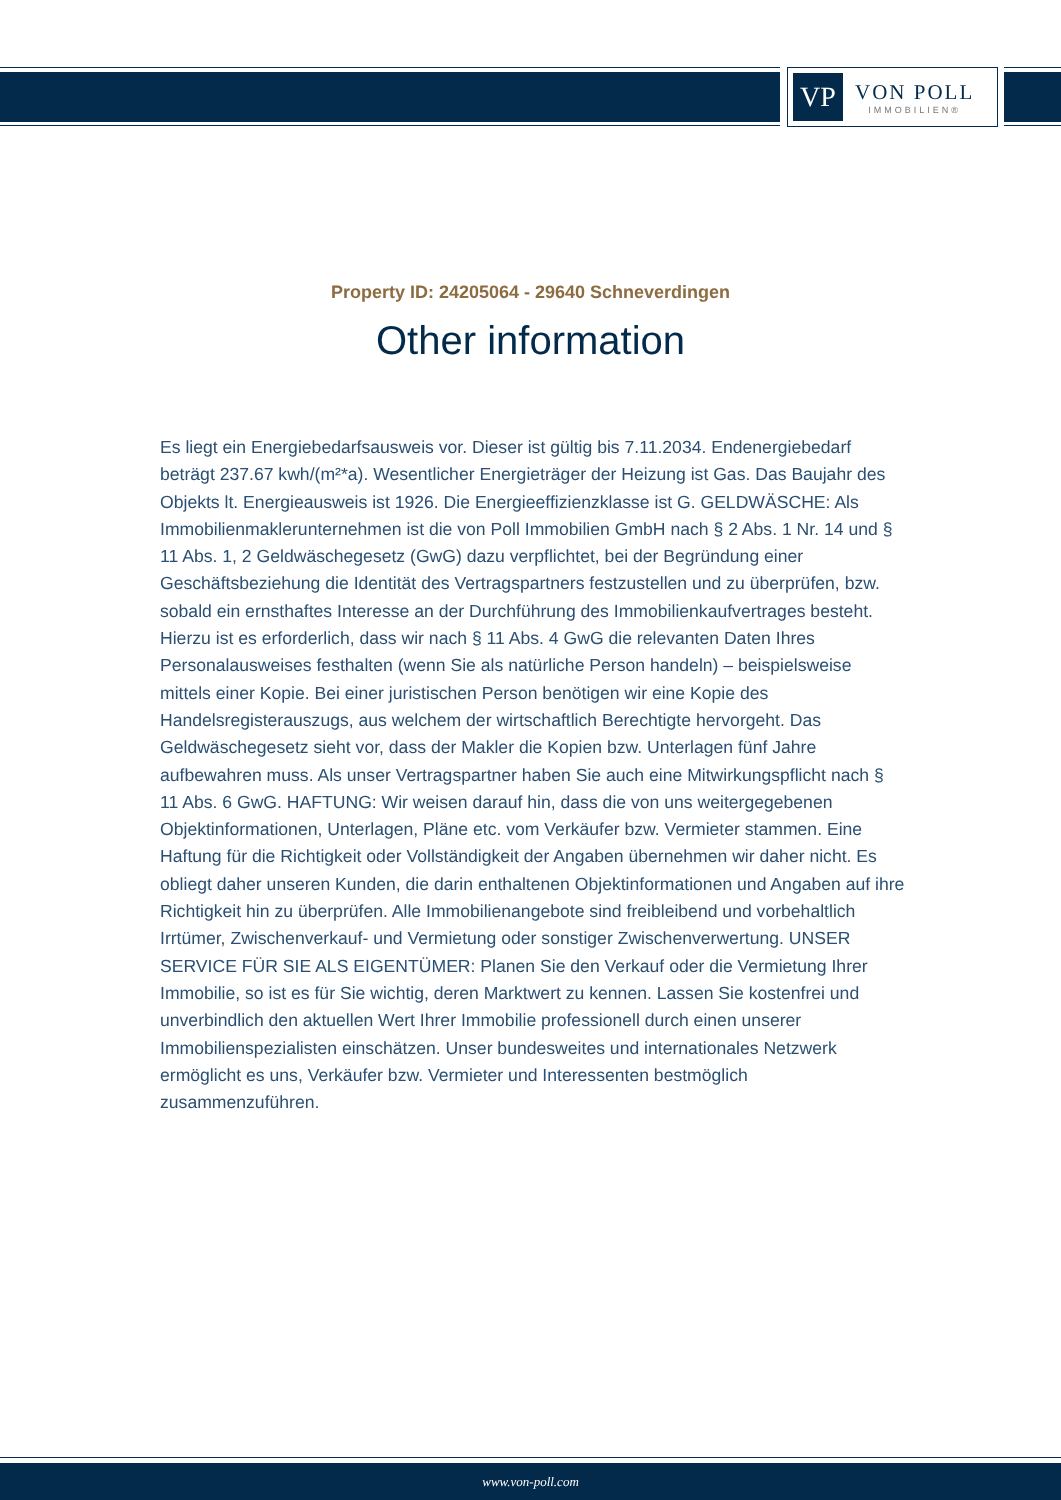VP
VON POLL
IMMOBILIEN®
Property ID: 24205064 - 29640 Schneverdingen
Other information
Es liegt ein Energiebedarfsausweis vor. Dieser ist gültig bis 7.11.2034. Endenergiebedarf beträgt 237.67 kwh/(m²*a). Wesentlicher Energieträger der Heizung ist Gas. Das Baujahr des Objekts lt. Energieausweis ist 1926. Die Energieeffizienzklasse ist G. GELDWÄSCHE: Als Immobilienmaklerunternehmen ist die von Poll Immobilien GmbH nach § 2 Abs. 1 Nr. 14 und § 11 Abs. 1, 2 Geldwäschegesetz (GwG) dazu verpflichtet, bei der Begründung einer Geschäftsbeziehung die Identität des Vertragspartners festzustellen und zu überprüfen, bzw. sobald ein ernsthaftes Interesse an der Durchführung des Immobilienkaufvertrages besteht. Hierzu ist es erforderlich, dass wir nach § 11 Abs. 4 GwG die relevanten Daten Ihres Personalausweises festhalten (wenn Sie als natürliche Person handeln) – beispielsweise mittels einer Kopie. Bei einer juristischen Person benötigen wir eine Kopie des Handelsregisterauszugs, aus welchem der wirtschaftlich Berechtigte hervorgeht. Das Geldwäschegesetz sieht vor, dass der Makler die Kopien bzw. Unterlagen fünf Jahre aufbewahren muss. Als unser Vertragspartner haben Sie auch eine Mitwirkungspflicht nach § 11 Abs. 6 GwG. HAFTUNG: Wir weisen darauf hin, dass die von uns weitergegebenen Objektinformationen, Unterlagen, Pläne etc. vom Verkäufer bzw. Vermieter stammen. Eine Haftung für die Richtigkeit oder Vollständigkeit der Angaben übernehmen wir daher nicht. Es obliegt daher unseren Kunden, die darin enthaltenen Objektinformationen und Angaben auf ihre Richtigkeit hin zu überprüfen. Alle Immobilienangebote sind freibleibend und vorbehaltlich Irrtümer, Zwischenverkauf- und Vermietung oder sonstiger Zwischenverwertung. UNSER SERVICE FÜR SIE ALS EIGENTÜMER: Planen Sie den Verkauf oder die Vermietung Ihrer Immobilie, so ist es für Sie wichtig, deren Marktwert zu kennen. Lassen Sie kostenfrei und unverbindlich den aktuellen Wert Ihrer Immobilie professionell durch einen unserer Immobilienspezialisten einschätzen. Unser bundesweites und internationales Netzwerk ermöglicht es uns, Verkäufer bzw. Vermieter und Interessenten bestmöglich zusammenzuführen.
www.von-poll.com